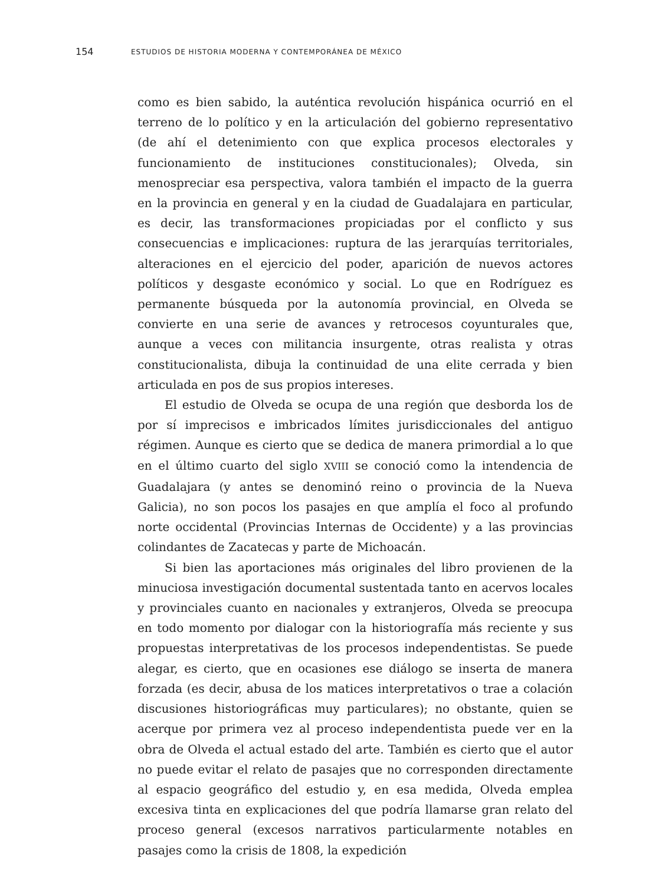154 ESTUDIOS DE HISTORIA MODERNA Y CONTEMPORÁNEA DE MÉXICO
como es bien sabido, la auténtica revolución hispánica ocurrió en el terreno de lo político y en la articulación del gobierno representativo (de ahí el detenimiento con que explica procesos electorales y funcionamiento de instituciones constitucionales); Olveda, sin menospreciar esa perspectiva, valora también el impacto de la guerra en la provincia en general y en la ciudad de Guadalajara en particular, es decir, las transformaciones propiciadas por el conflicto y sus consecuencias e implicaciones: ruptura de las jerarquías territoriales, alteraciones en el ejercicio del poder, aparición de nuevos actores políticos y desgaste económico y social. Lo que en Rodríguez es permanente búsqueda por la autonomía provincial, en Olveda se convierte en una serie de avances y retrocesos coyunturales que, aunque a veces con militancia insurgente, otras realista y otras constitucionalista, dibuja la continuidad de una elite cerrada y bien articulada en pos de sus propios intereses.
El estudio de Olveda se ocupa de una región que desborda los de por sí imprecisos e imbricados límites jurisdiccionales del antiguo régimen. Aunque es cierto que se dedica de manera primordial a lo que en el último cuarto del siglo XVIII se conoció como la intendencia de Guadalajara (y antes se denominó reino o provincia de la Nueva Galicia), no son pocos los pasajes en que amplía el foco al profundo norte occidental (Provincias Internas de Occidente) y a las provincias colindantes de Zacatecas y parte de Michoacán.
Si bien las aportaciones más originales del libro provienen de la minuciosa investigación documental sustentada tanto en acervos locales y provinciales cuanto en nacionales y extranjeros, Olveda se preocupa en todo momento por dialogar con la historiografía más reciente y sus propuestas interpretativas de los procesos independentistas. Se puede alegar, es cierto, que en ocasiones ese diálogo se inserta de manera forzada (es decir, abusa de los matices interpretativos o trae a colación discusiones historiográficas muy particulares); no obstante, quien se acerque por primera vez al proceso independentista puede ver en la obra de Olveda el actual estado del arte. También es cierto que el autor no puede evitar el relato de pasajes que no corresponden directamente al espacio geográfico del estudio y, en esa medida, Olveda emplea excesiva tinta en explicaciones del que podría llamarse gran relato del proceso general (excesos narrativos particularmente notables en pasajes como la crisis de 1808, la expedición